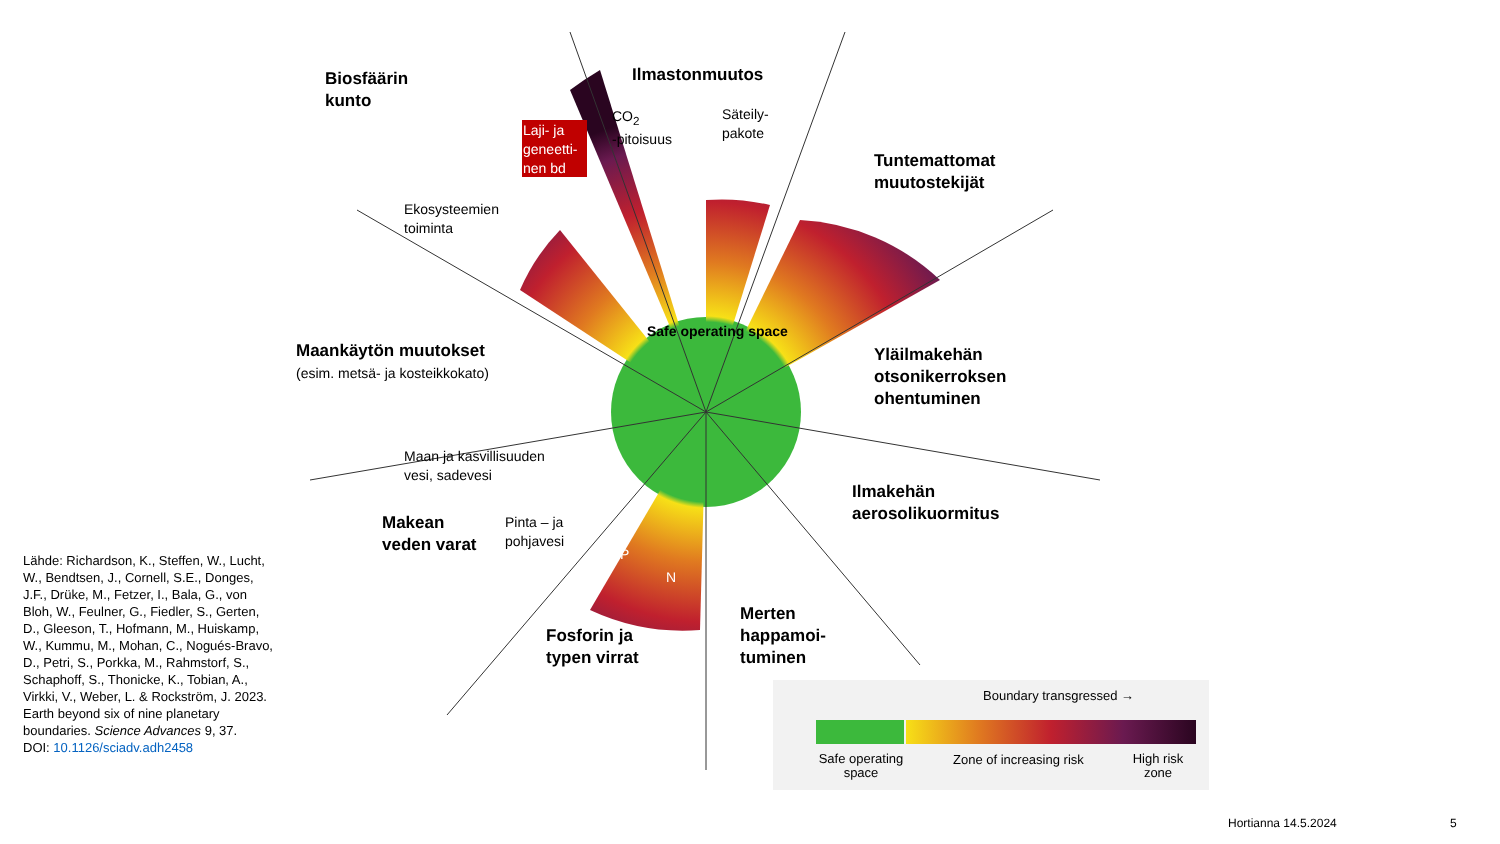Biosfäärin
kunto
Laji- ja
geneetti-
nen bd
Ilmastonmuutos
CO<sub>2</sub>
-pitoisuus
Säteily-
pakote
Tuntemattomat
muutostekijät
Ekosysteemien
toiminta
Safe operating space
Maankäytön muutokset
(esim. metsä- ja kosteikkokato)
Yläilmakehän
otsonikerroksen
ohentuminen
Maan ja kasvillisuuden
vesi, sadevesi
Ilmakehän
aerosolikuormitus
Makean
veden varat
Pinta – ja
pohjavesi
P
N
Merten
happamoi-
tuminen
Fosforin ja
typen virrat
Lähde: Richardson, K., Steffen, W., Lucht, W., Bendtsen, J., Cornell, S.E., Donges, J.F., Drüke, M., Fetzer, I., Bala, G., von Bloh, W., Feulner, G., Fiedler, S., Gerten, D., Gleeson, T., Hofmann, M., Huiskamp, W., Kummu, M., Mohan, C., Nogués-Bravo, D., Petri, S., Porkka, M., Rahmstorf, S., Schaphoff, S., Thonicke, K., Tobian, A., Virkki, V., Weber, L. & Rockström, J. 2023. Earth beyond six of nine planetary boundaries. Science Advances 9, 37.
DOI: 10.1126/sciadv.adh2458
Boundary transgressed →
Safe operating space
Zone of increasing risk
High risk zone
Hortianna 14.5.2024 5